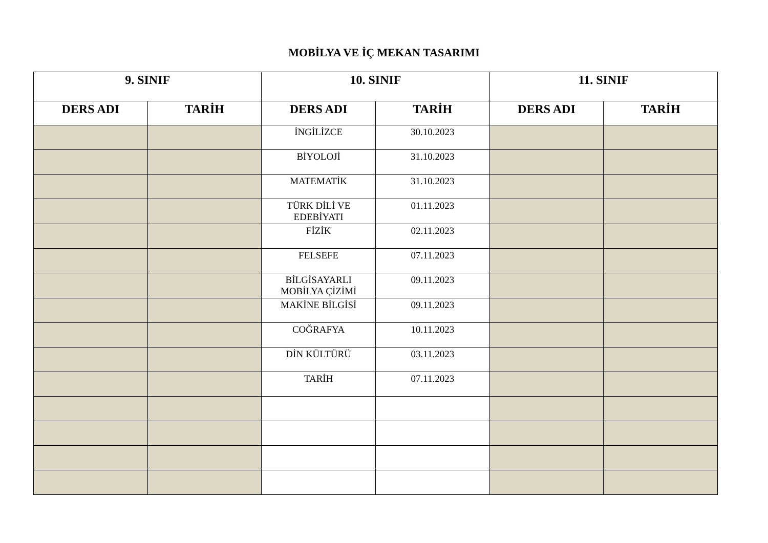MOBİLYA VE İÇ MEKAN TASARIMI
| 9. SINIF | | 10. SINIF | | 11. SINIF | |
| --- | --- | --- | --- | --- | --- |
| DERS ADI | TARİH | DERS ADI | TARİH | DERS ADI | TARİH |
| | | İNGİLİZCE | 30.10.2023 | | |
| | | BİYOLOJİ | 31.10.2023 | | |
| | | MATEMATİK | 31.10.2023 | | |
| | | TÜRK DİLİ VE EDEBİYATI | 01.11.2023 | | |
| | | FİZİK | 02.11.2023 | | |
| | | FELSEFE | 07.11.2023 | | |
| | | BİLGİSAYARLI MOBİLYA ÇİZİMİ | 09.11.2023 | | |
| | | MAKİNE BİLGİSİ | 09.11.2023 | | |
| | | COĞRAFYA | 10.11.2023 | | |
| | | DİN KÜLTÜRÜ | 03.11.2023 | | |
| | | TARİH | 07.11.2023 | | |